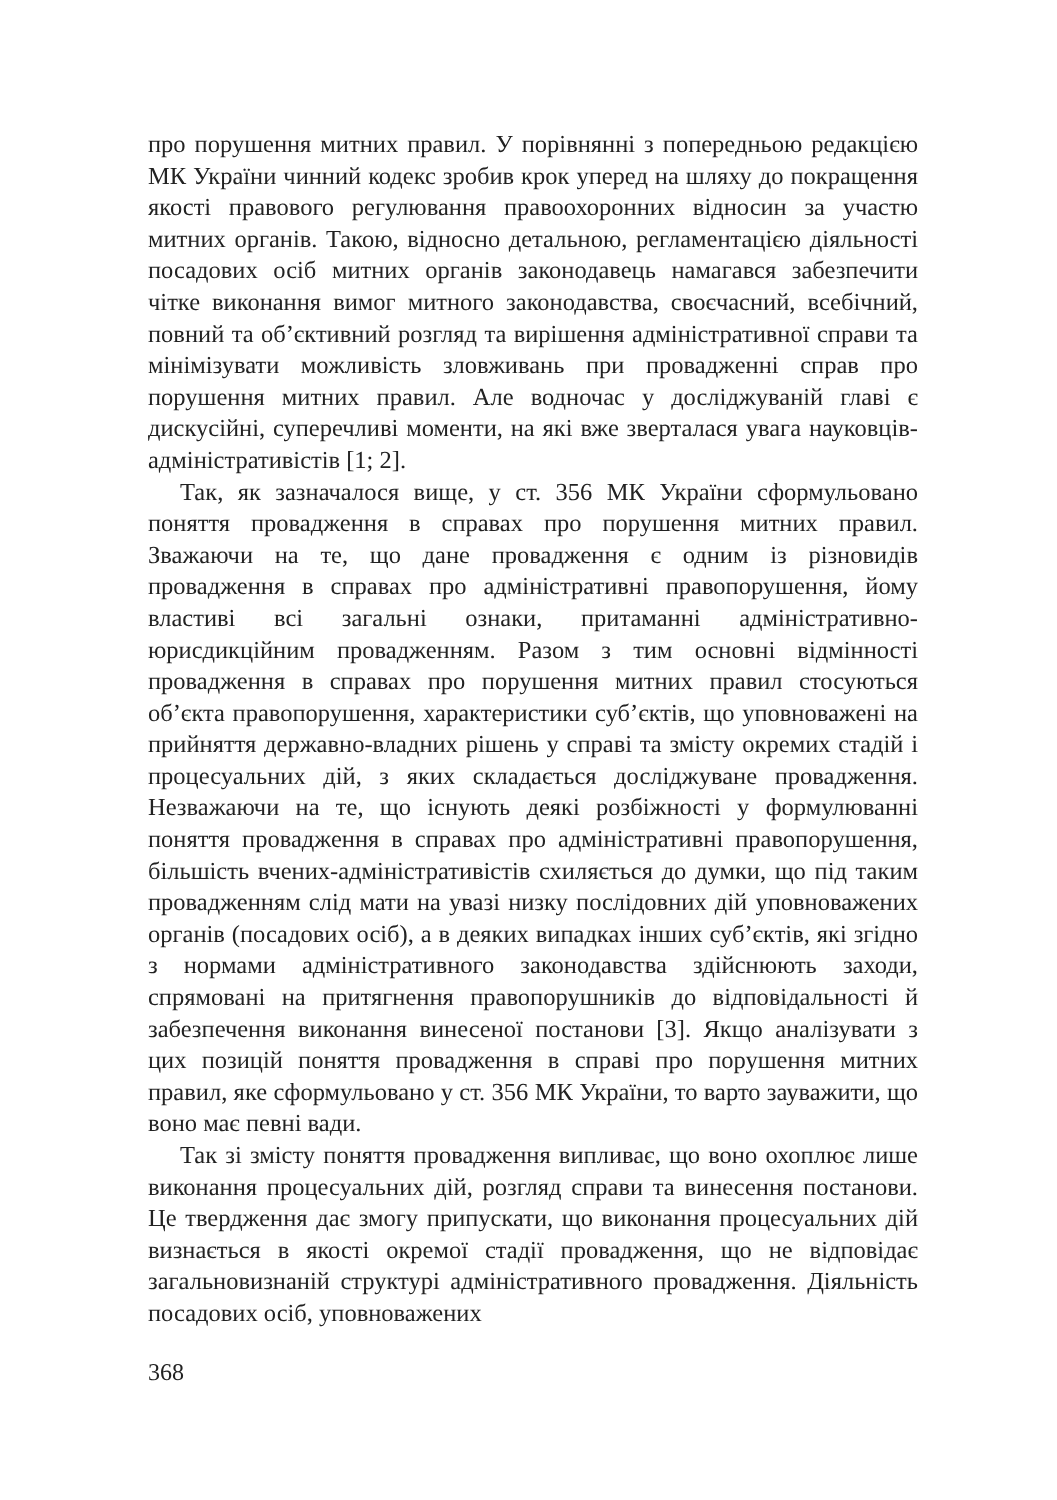про порушення митних правил. У порівнянні з попередньою редакцією МК України чинний кодекс зробив крок уперед на шляху до покращення якості правового регулювання правоохоронних відносин за участю митних органів. Такою, відносно детальною, регламентацією діяльності посадових осіб митних органів законодавець намагався забезпечити чітке виконання вимог митного законодавства, своєчасний, всебічний, повний та об’єктивний розгляд та вирішення адміністративної справи та мінімізувати можливість зловживань при провадженні справ про порушення митних правил. Але водночас у досліджуваній главі є дискусійні, суперечливі моменти, на які вже зверталася увага науковців-адміністративістів [1; 2].
Так, як зазначалося вище, у ст. 356 МК України сформульовано поняття провадження в справах про порушення митних правил. Зважаючи на те, що дане провадження є одним із різновидів провадження в справах про адміністративні правопорушення, йому властиві всі загальні ознаки, притаманні адміністративно-юрисдикційним провадженням. Разом з тим основні відмінності провадження в справах про порушення митних правил стосуються об’єкта правопорушення, характеристики суб’єктів, що уповноважені на прийняття державно-владних рішень у справі та змісту окремих стадій і процесуальних дій, з яких складається досліджуване провадження. Незважаючи на те, що існують деякі розбіжності у формулюванні поняття провадження в справах про адміністративні правопорушення, більшість вчених-адміністративістів схиляється до думки, що під таким провадженням слід мати на увазі низку послідовних дій уповноважених органів (посадових осіб), а в деяких випадках інших суб’єктів, які згідно з нормами адміністративного законодавства здійснюють заходи, спрямовані на притягнення правопорушників до відповідальності й забезпечення виконання винесеної постанови [3]. Якщо аналізувати з цих позицій поняття провадження в справі про порушення митних правил, яке сформульовано у ст. 356 МК України, то варто зауважити, що воно має певні вади.
Так зі змісту поняття провадження випливає, що воно охоплює лише виконання процесуальних дій, розгляд справи та винесення постанови. Це твердження дає змогу припускати, що виконання процесуальних дій визнається в якості окремої стадії провадження, що не відповідає загальновизнаній структурі адміністративного провадження. Діяльність посадових осіб, уповноважених
368